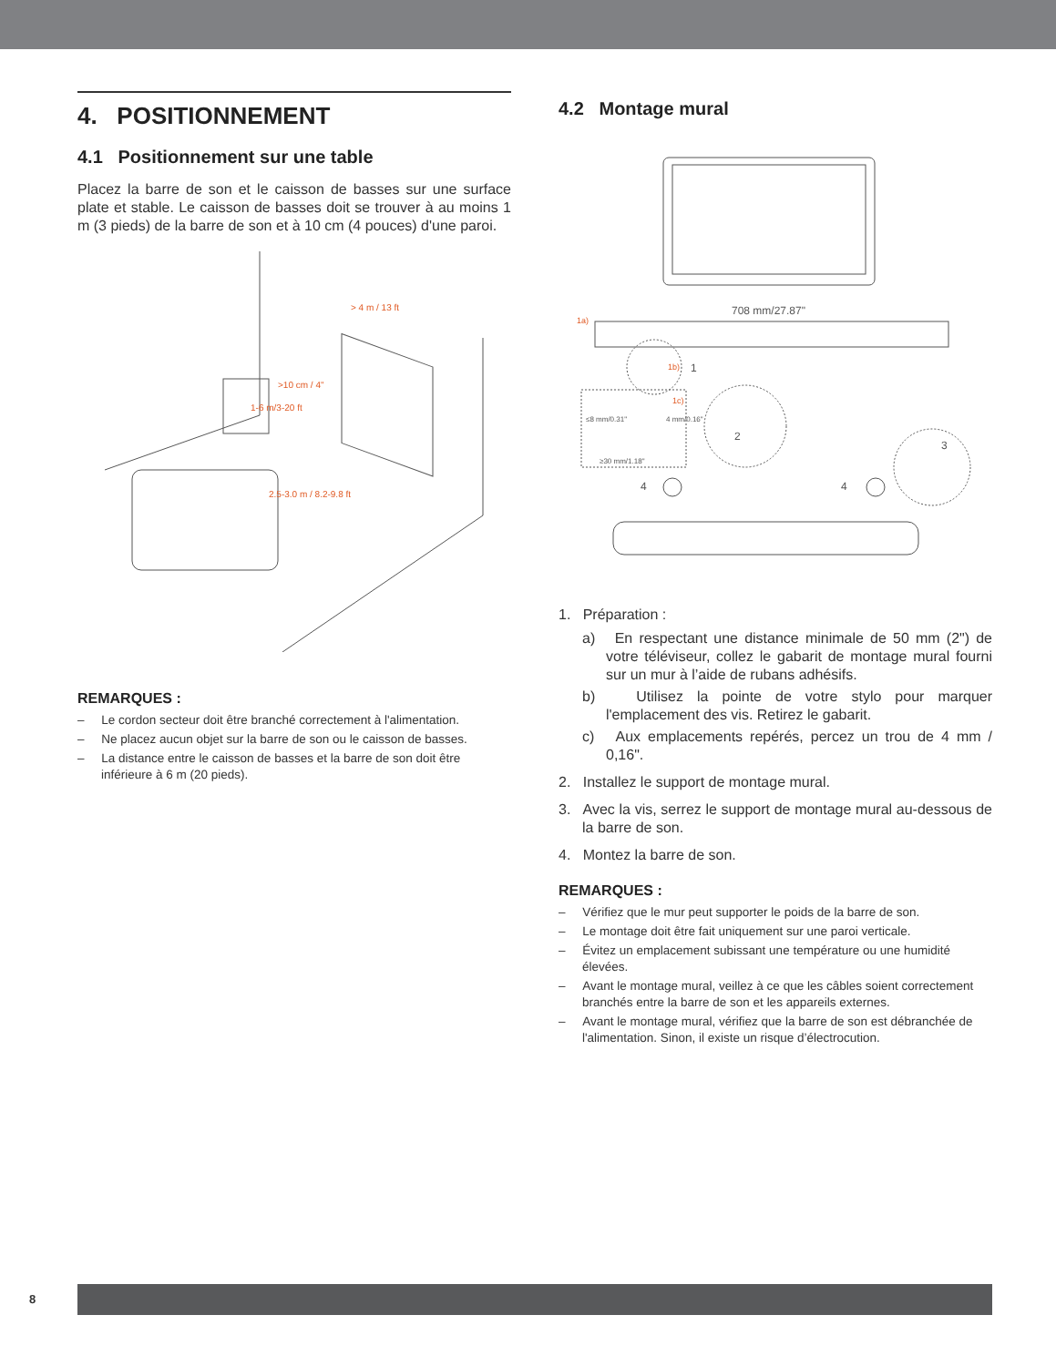4. POSITIONNEMENT
4.1 Positionnement sur une table
Placez la barre de son et le caisson de basses sur une surface plate et stable. Le caisson de basses doit se trouver à au moins 1 m (3 pieds) de la barre de son et à 10 cm (4 pouces) d'une paroi.
> 4 m / 13 ft
>10 cm / 4"
1-6 m/3-20 ft
2.5-3.0 m / 8.2-9.8 ft
REMARQUES :
– Le cordon secteur doit être branché correctement à l'alimentation.
– Ne placez aucun objet sur la barre de son ou le caisson de basses.
– La distance entre le caisson de basses et la barre de son doit être inférieure à 6 m (20 pieds).
4.2 Montage mural
708 mm/27.87"
1
2
3
4
4
≥30 mm/1.18"
≤8 mm/0.31"
4 mm/0.16"
1a)
1b)
1c)
1. Préparation :
a) En respectant une distance minimale de 50 mm (2") de votre téléviseur, collez le gabarit de montage mural fourni sur un mur à l’aide de rubans adhésifs.
b) Utilisez la pointe de votre stylo pour marquer l'emplacement des vis. Retirez le gabarit.
c) Aux emplacements repérés, percez un trou de 4 mm / 0,16".
2. Installez le support de montage mural.
3. Avec la vis, serrez le support de montage mural au-dessous de la barre de son.
4. Montez la barre de son.
REMARQUES :
– Vérifiez que le mur peut supporter le poids de la barre de son.
– Le montage doit être fait uniquement sur une paroi verticale.
– Évitez un emplacement subissant une température ou une humidité élevées.
– Avant le montage mural, veillez à ce que les câbles soient correctement branchés entre la barre de son et les appareils externes.
– Avant le montage mural, vérifiez que la barre de son est débranchée de l'alimentation. Sinon, il existe un risque d’électrocution.
8